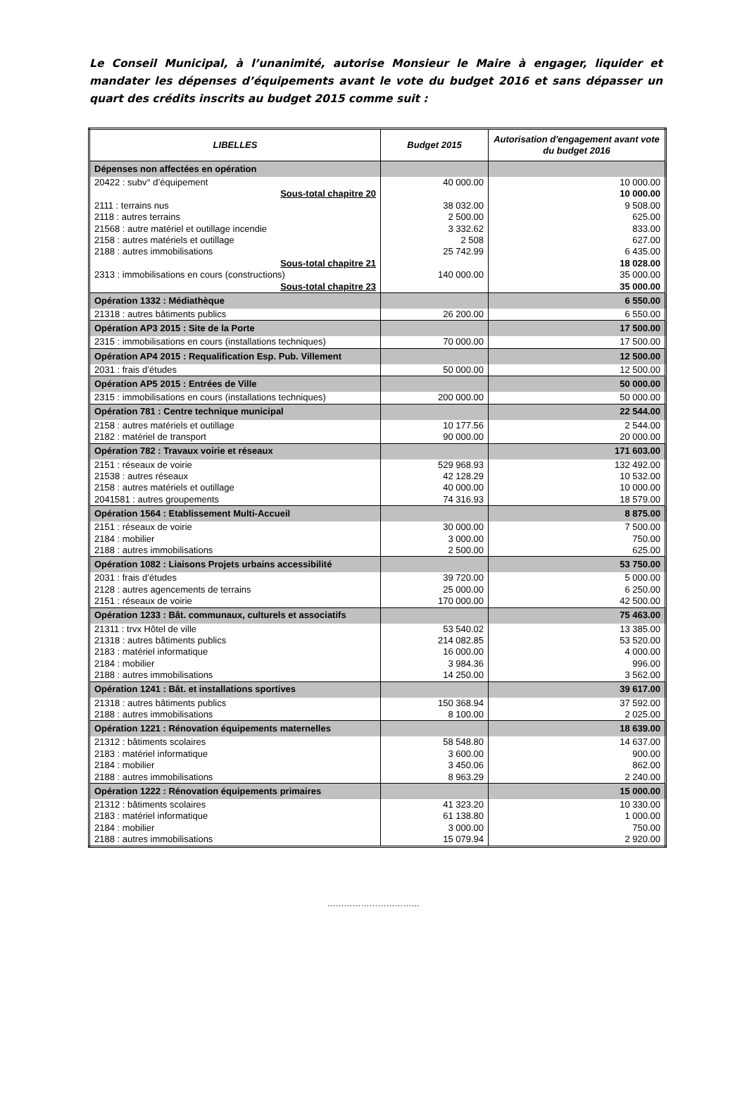Le Conseil Municipal, à l’unanimité, autorise Monsieur le Maire à engager, liquider et mandater les dépenses d’équipements avant le vote du budget 2016 et sans dépasser un quart des crédits inscrits au budget 2015 comme suit :
| LIBELLES | Budget 2015 | Autorisation d'engagement avant vote du budget 2016 |
| --- | --- | --- |
| Dépenses non affectées en opération | | |
| 20422 : subv° d’équipement | 40 000.00 | 10 000.00 |
| Sous-total chapitre 20 | | 10 000.00 |
| 2111 : terrains nus | 38 032.00 | 9 508.00 |
| 2118 : autres terrains | 2 500.00 | 625.00 |
| 21568 : autre matériel et outillage incendie | 3 332.62 | 833.00 |
| 2158 : autres matériels et outillage | 2 508 | 627.00 |
| 2188 : autres immobilisations | 25 742.99 | 6 435.00 |
| Sous-total chapitre 21 | | 18 028.00 |
| 2313 : immobilisations en cours (constructions) | 140 000.00 | 35 000.00 |
| Sous-total chapitre 23 | | 35 000.00 |
| Opération 1332 : Médiathèque | | 6 550.00 |
| 21318 : autres bâtiments publics | 26 200.00 | 6 550.00 |
| Opération AP3 2015 : Site de la Porte | | 17 500.00 |
| 2315 : immobilisations en cours (installations techniques) | 70 000.00 | 17 500.00 |
| Opération AP4 2015 : Requalification Esp. Pub. Villement | | 12 500.00 |
| 2031 : frais d’études | 50 000.00 | 12 500.00 |
| Opération AP5 2015 : Entrées de Ville | | 50 000.00 |
| 2315 : immobilisations en cours (installations techniques) | 200 000.00 | 50 000.00 |
| Opération 781 : Centre technique municipal | | 22 544.00 |
| 2158 : autres matériels et outillage | 10 177.56 | 2 544.00 |
| 2182 : matériel de transport | 90 000.00 | 20 000.00 |
| Opération 782 : Travaux voirie et réseaux | | 171 603.00 |
| 2151 : réseaux de voirie | 529 968.93 | 132 492.00 |
| 21538 : autres réseaux | 42 128.29 | 10 532.00 |
| 2158 : autres matériels et outillage | 40 000.00 | 10 000.00 |
| 2041581 : autres groupements | 74 316.93 | 18 579.00 |
| Opération 1564 : Etablissement Multi-Accueil | | 8 875.00 |
| 2151 : réseaux de voirie | 30 000.00 | 7 500.00 |
| 2184 : mobilier | 3 000.00 | 750.00 |
| 2188 : autres immobilisations | 2 500.00 | 625.00 |
| Opération 1082 : Liaisons Projets urbains accessibilité | | 53 750.00 |
| 2031 : frais d’études | 39 720.00 | 5 000.00 |
| 2128 : autres agencements de terrains | 25 000.00 | 6 250.00 |
| 2151 : réseaux de voirie | 170 000.00 | 42 500.00 |
| Opération 1233 : Bât. communaux, culturels et associatifs | | 75 463.00 |
| 21311 : trvx Hôtel de ville | 53 540.02 | 13 385.00 |
| 21318 : autres bâtiments publics | 214 082.85 | 53 520.00 |
| 2183 : matériel informatique | 16 000.00 | 4 000.00 |
| 2184 : mobilier | 3 984.36 | 996.00 |
| 2188 : autres immobilisations | 14 250.00 | 3 562.00 |
| Opération 1241 : Bât. et installations sportives | | 39 617.00 |
| 21318 : autres bâtiments publics | 150 368.94 | 37 592.00 |
| 2188 : autres immobilisations | 8 100.00 | 2 025.00 |
| Opération 1221 : Rénovation équipements maternelles | | 18 639.00 |
| 21312 : bâtiments scolaires | 58 548.80 | 14 637.00 |
| 2183 : matériel informatique | 3 600.00 | 900.00 |
| 2184 : mobilier | 3 450.06 | 862.00 |
| 2188 : autres immobilisations | 8 963.29 | 2 240.00 |
| Opération 1222 : Rénovation équipements primaires | | 15 000.00 |
| 21312 : bâtiments scolaires | 41 323.20 | 10 330.00 |
| 2183 : matériel informatique | 61 138.80 | 1 000.00 |
| 2184 : mobilier | 3 000.00 | 750.00 |
| 2188 : autres immobilisations | 15 079.94 | 2 920.00 |
……………………………